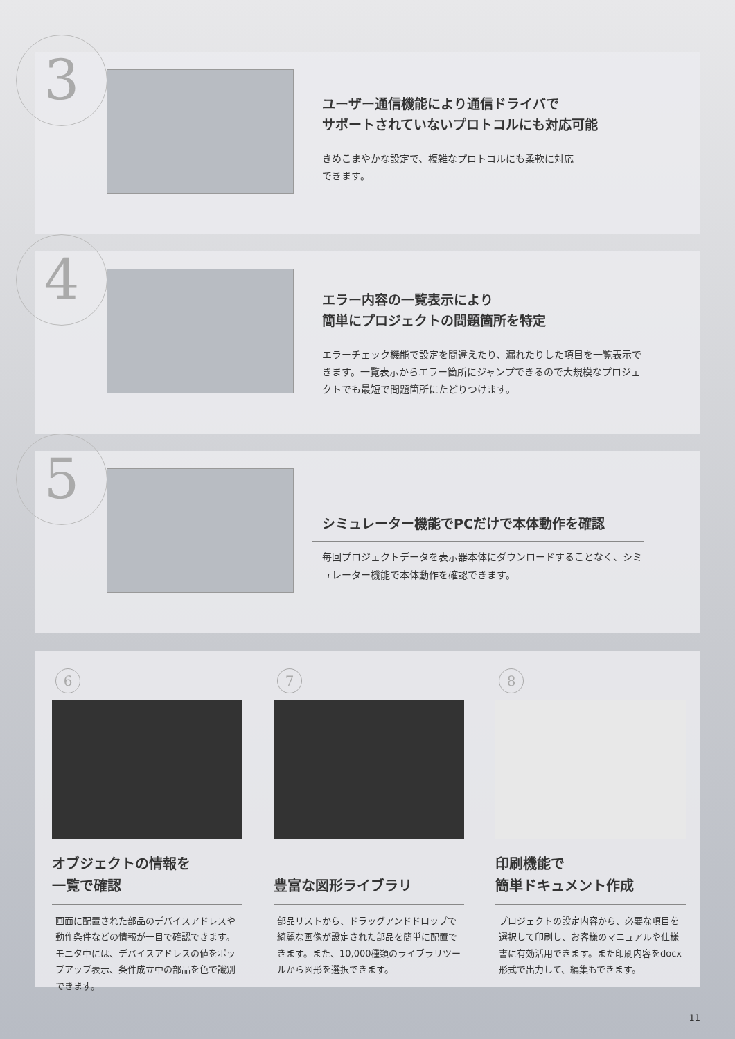3
ユーザー通信機能により通信ドライバで
サポートされていないプロトコルにも対応可能
きめこまやかな設定で、複雑なプロトコルにも柔軟に対応
できます。
4
エラー内容の一覧表示により
簡単にプロジェクトの問題箇所を特定
エラーチェック機能で設定を間違えたり、漏れたりした項目を一覧表示できます。一覧表示からエラー箇所にジャンプできるので大規模なプロジェクトでも最短で問題箇所にたどりつけます。
5
シミュレーター機能でPCだけで本体動作を確認
毎回プロジェクトデータを表示器本体にダウンロードすることなく、シミュレーター機能で本体動作を確認できます。
6
オブジェクトの情報を
一覧で確認
画面に配置された部品のデバイスアドレスや動作条件などの情報が一目で確認できます。モニタ中には、デバイスアドレスの値をポップアップ表示、条件成立中の部品を色で識別できます。
7
豊富な図形ライブラリ
部品リストから、ドラッグアンドドロップで綺麗な画像が設定された部品を簡単に配置できます。また、10,000種類のライブラリツールから図形を選択できます。
8
印刷機能で
簡単ドキュメント作成
プロジェクトの設定内容から、必要な項目を選択して印刷し、お客様のマニュアルや仕様書に有効活用できます。また印刷内容をdocx形式で出力して、編集もできます。
11